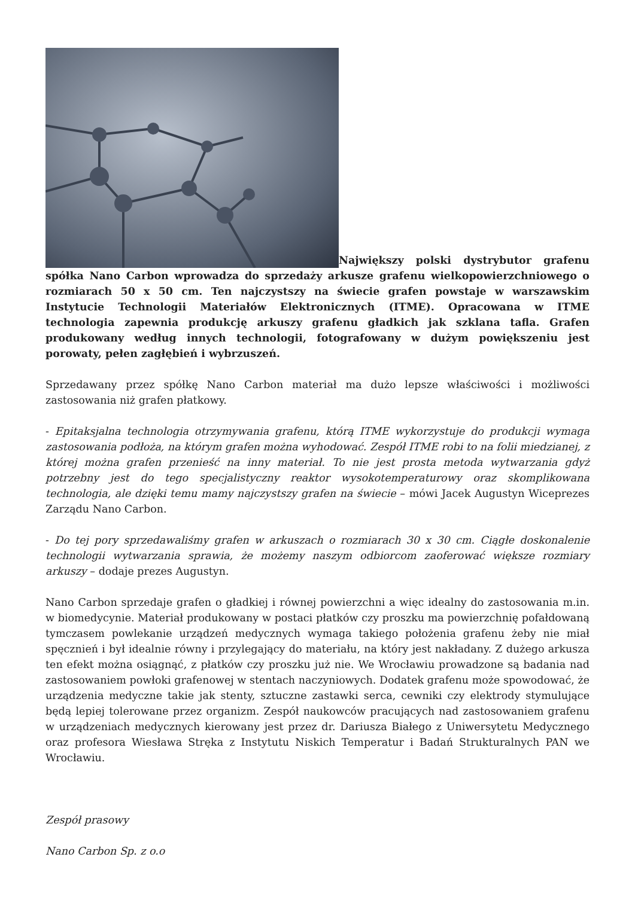Największy polski dystrybutor grafenu spółka Nano Carbon wprowadza do sprzedaży arkusze grafenu wielkopowierzchniowego o rozmiarach 50 x 50 cm. Ten najczystszy na świecie grafen powstaje w warszawskim Instytucie Technologii Materiałów Elektronicznych (ITME). Opracowana w ITME technologia zapewnia produkcję arkuszy grafenu gładkich jak szklana tafla. Grafen produkowany według innych technologii, fotografowany w dużym powiększeniu jest porowaty, pełen zagłębień i wybrzuszeń.
Sprzedawany przez spółkę Nano Carbon materiał ma dużo lepsze właściwości i możliwości zastosowania niż grafen płatkowy.
- Epitaksjalna technologia otrzymywania grafenu, którą ITME wykorzystuje do produkcji wymaga zastosowania podłoża, na którym grafen można wyhodować. Zespół ITME robi to na folii miedzianej, z której można grafen przenieść na inny materiał. To nie jest prosta metoda wytwarzania gdyż potrzebny jest do tego specjalistyczny reaktor wysokotemperaturowy oraz skomplikowana technologia, ale dzięki temu mamy najczystszy grafen na świecie – mówi Jacek Augustyn Wiceprezes Zarządu Nano Carbon.
- Do tej pory sprzedawaliśmy grafen w arkuszach o rozmiarach 30 x 30 cm. Ciągłe doskonalenie technologii wytwarzania sprawia, że możemy naszym odbiorcom zaoferować większe rozmiary arkuszy – dodaje prezes Augustyn.
Nano Carbon sprzedaje grafen o gładkiej i równej powierzchni a więc idealny do zastosowania m.in. w biomedycynie. Materiał produkowany w postaci płatków czy proszku ma powierzchnię pofałdowaną tymczasem powlekanie urządzeń medycznych wymaga takiego położenia grafenu żeby nie miał spęcznień i był idealnie równy i przylegający do materiału, na który jest nakładany. Z dużego arkusza ten efekt można osiągnąć, z płatków czy proszku już nie. We Wrocławiu prowadzone są badania nad zastosowaniem powłoki grafenowej w stentach naczyniowych. Dodatek grafenu może spowodować, że urządzenia medyczne takie jak stenty, sztuczne zastawki serca, cewniki czy elektrody stymulujące będą lepiej tolerowane przez organizm. Zespół naukowców pracujących nad zastosowaniem grafenu w urządzeniach medycznych kierowany jest przez dr. Dariusza Białego z Uniwersytetu Medycznego oraz profesora Wiesława Stręka z Instytutu Niskich Temperatur i Badań Strukturalnych PAN we Wrocławiu.
Zespół prasowy
Nano Carbon Sp. z o.o